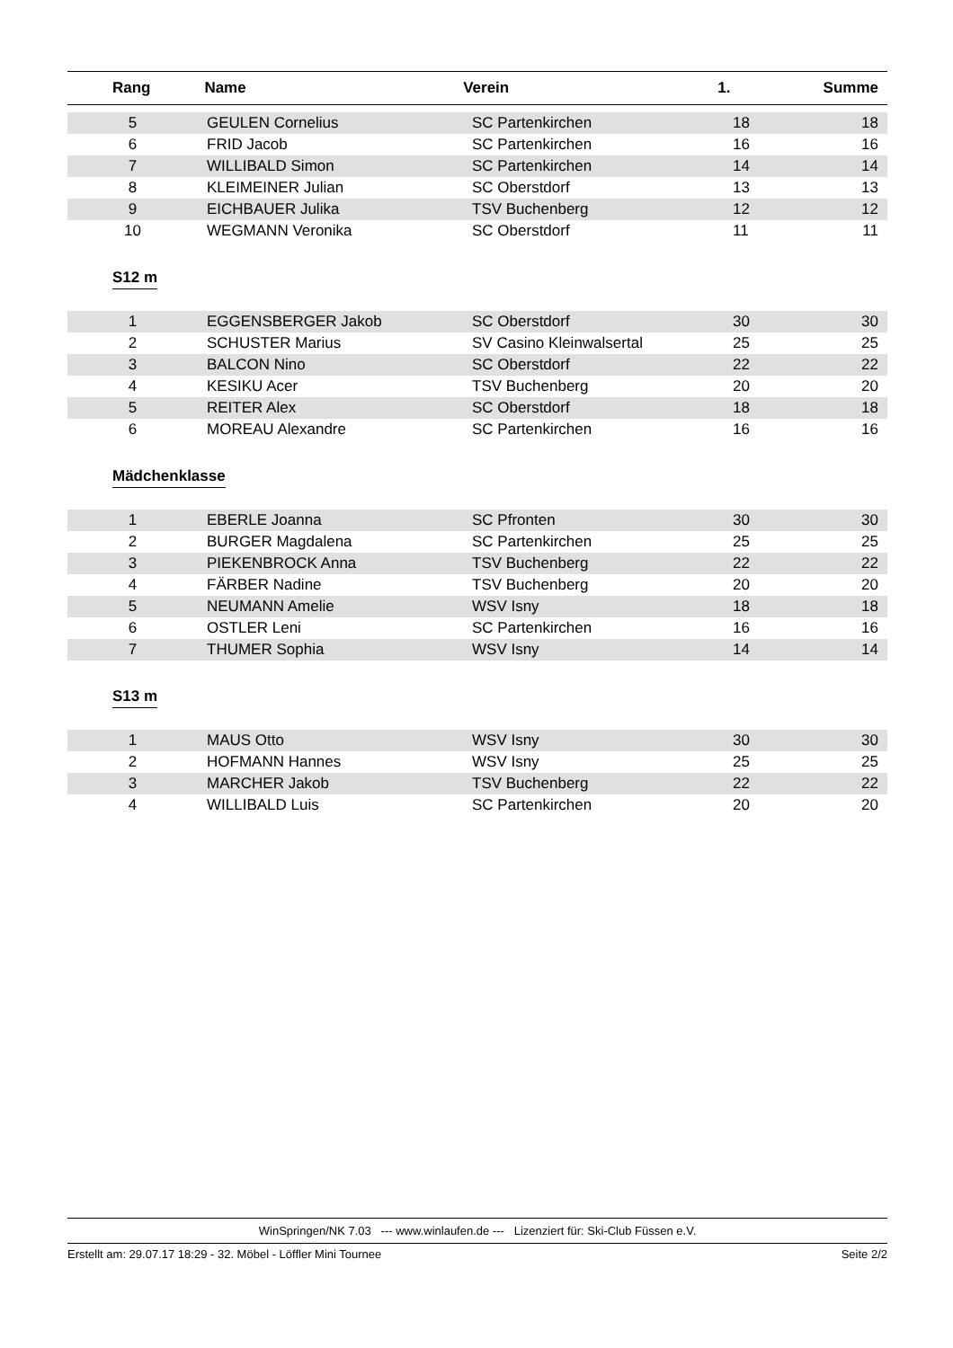| Rang | Name | Verein | 1. | Summe |
| --- | --- | --- | --- | --- |
| 5 | GEULEN Cornelius | SC Partenkirchen | 18 | 18 |
| 6 | FRID Jacob | SC Partenkirchen | 16 | 16 |
| 7 | WILLIBALD Simon | SC Partenkirchen | 14 | 14 |
| 8 | KLEIMEINER Julian | SC Oberstdorf | 13 | 13 |
| 9 | EICHBAUER Julika | TSV Buchenberg | 12 | 12 |
| 10 | WEGMANN Veronika | SC Oberstdorf | 11 | 11 |
S12 m
| 1 | EGGENSBERGER Jakob | SC Oberstdorf | 30 | 30 |
| 2 | SCHUSTER Marius | SV Casino Kleinwalsertal | 25 | 25 |
| 3 | BALCON Nino | SC Oberstdorf | 22 | 22 |
| 4 | KESIKU Acer | TSV Buchenberg | 20 | 20 |
| 5 | REITER Alex | SC Oberstdorf | 18 | 18 |
| 6 | MOREAU Alexandre | SC Partenkirchen | 16 | 16 |
Mädchenklasse
| 1 | EBERLE Joanna | SC Pfronten | 30 | 30 |
| 2 | BURGER Magdalena | SC Partenkirchen | 25 | 25 |
| 3 | PIEKENBROCK Anna | TSV Buchenberg | 22 | 22 |
| 4 | FÄRBER Nadine | TSV Buchenberg | 20 | 20 |
| 5 | NEUMANN Amelie | WSV Isny | 18 | 18 |
| 6 | OSTLER Leni | SC Partenkirchen | 16 | 16 |
| 7 | THUMER Sophia | WSV Isny | 14 | 14 |
S13 m
| 1 | MAUS Otto | WSV Isny | 30 | 30 |
| 2 | HOFMANN Hannes | WSV Isny | 25 | 25 |
| 3 | MARCHER Jakob | TSV Buchenberg | 22 | 22 |
| 4 | WILLIBALD Luis | SC Partenkirchen | 20 | 20 |
WinSpringen/NK 7.03 --- www.winlaufen.de --- Lizenziert für: Ski-Club Füssen e.V.
Erstellt am: 29.07.17 18:29 - 32. Möbel - Löffler Mini Tournee Seite 2/2